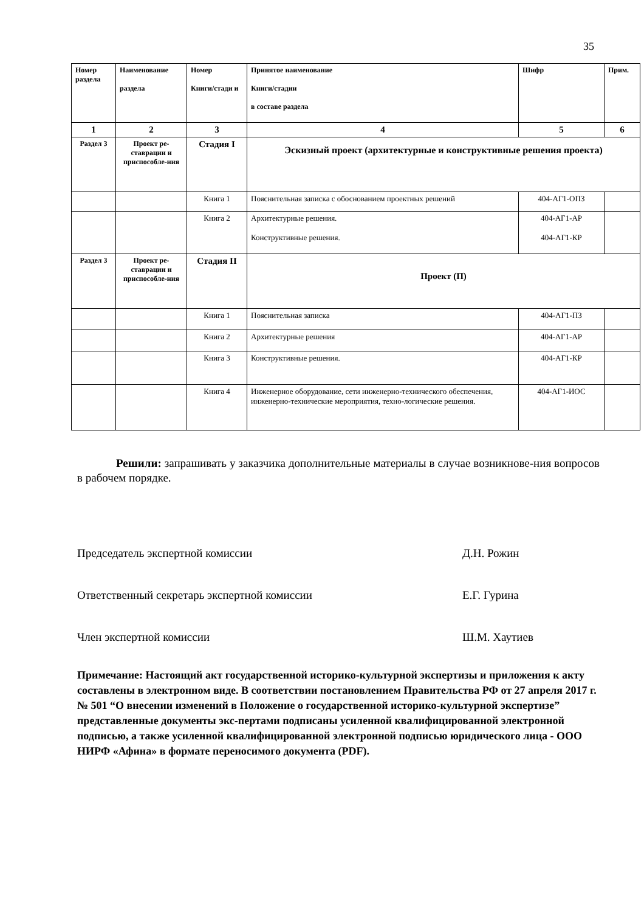35
| Номер раздела | Наименование раздела | Номер Книги/стади и | Принятое наименование Книги/стадии в составе раздела | Шифр | Прим. |
| --- | --- | --- | --- | --- | --- |
| 1 | 2 | 3 | 4 | 5 | 6 |
| Раздел 3 | Проект ре-ставрации и приспособле-ния | Стадия I | Эскизный проект (архитектурные и конструктивные решения проекта) | | |
| | | Книга 1 | Пояснительная записка с обоснованием проектных решений | 404-АГ1-ОПЗ | |
| | | Книга 2 | Архитектурные решения. Конструктивные решения. | 404-АГ1-АР 404-АГ1-КР | |
| Раздел 3 | Проект ре-ставрации и приспособле-ния | Стадия II | Проект (П) | | |
| | | Книга 1 | Пояснительная записка | 404-АГ1-ПЗ | |
| | | Книга 2 | Архитектурные решения | 404-АГ1-АР | |
| | | Книга 3 | Конструктивные решения. | 404-АГ1-КР | |
| | | Книга 4 | Инженерное оборудование, сети инженерно-технического обеспечения, инженерно-технические мероприятия, техно-логические решения. | 404-АГ1-ИОС | |
Решили: запрашивать у заказчика дополнительные материалы в случае возникнове-ния вопросов в рабочем порядке.
Председатель экспертной комиссии Д.Н. Рожин
Ответственный секретарь экспертной комиссии Е.Г. Гурина
Член экспертной комиссии Ш.М. Хаутиев
Примечание: Настоящий акт государственной историко-культурной экспертизы и приложения к акту составлены в электронном виде. В соответствии постановлением Правительства РФ от 27 апреля 2017 г. № 501 “О внесении изменений в Положение о государственной историко-культурной экспертизе” представленные документы экс-пертами подписаны усиленной квалифицированной электронной подписью, а также усиленной квалифицированной электронной подписью юридического лица - ООО НИРФ «Афина» в формате переносимого документа (PDF).